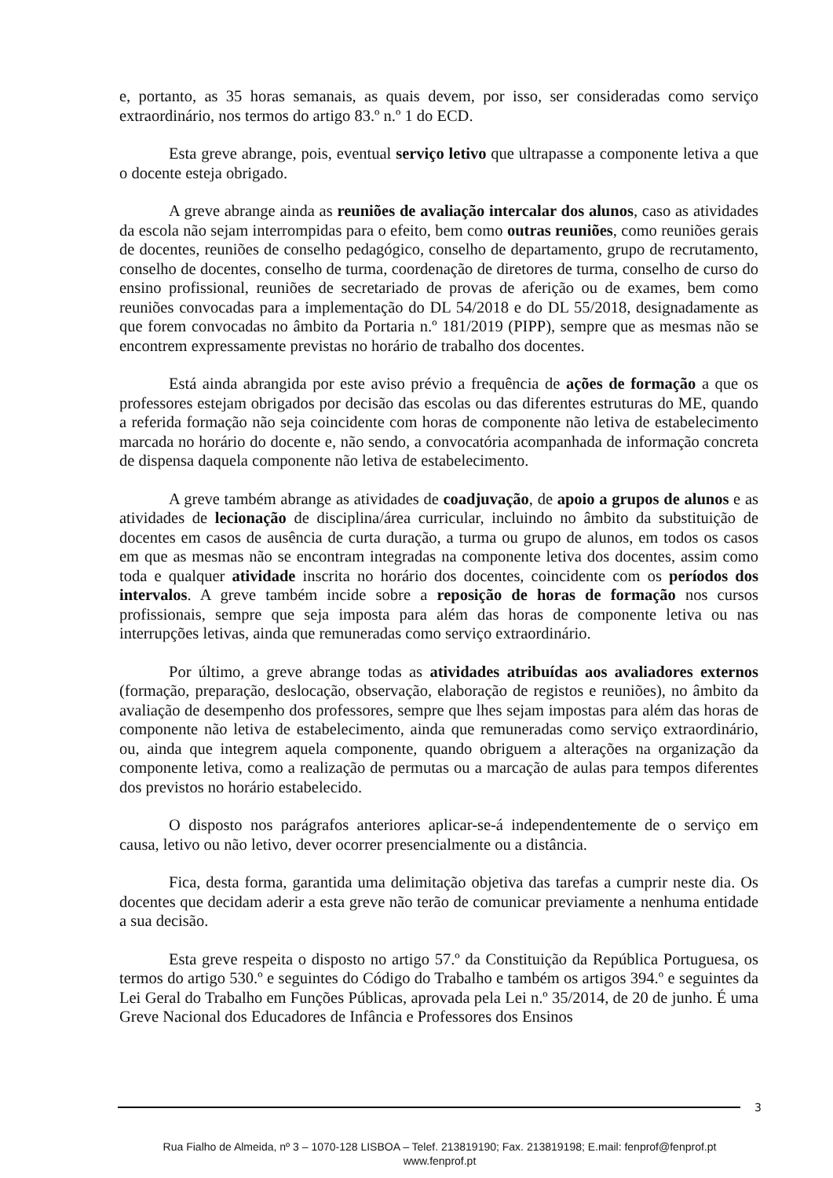e, portanto, as 35 horas semanais, as quais devem, por isso, ser consideradas como serviço extraordinário, nos termos do artigo 83.º n.º 1 do ECD.
Esta greve abrange, pois, eventual serviço letivo que ultrapasse a componente letiva a que o docente esteja obrigado.
A greve abrange ainda as reuniões de avaliação intercalar dos alunos, caso as atividades da escola não sejam interrompidas para o efeito, bem como outras reuniões, como reuniões gerais de docentes, reuniões de conselho pedagógico, conselho de departamento, grupo de recrutamento, conselho de docentes, conselho de turma, coordenação de diretores de turma, conselho de curso do ensino profissional, reuniões de secretariado de provas de aferição ou de exames, bem como reuniões convocadas para a implementação do DL 54/2018 e do DL 55/2018, designadamente as que forem convocadas no âmbito da Portaria n.º 181/2019 (PIPP), sempre que as mesmas não se encontrem expressamente previstas no horário de trabalho dos docentes.
Está ainda abrangida por este aviso prévio a frequência de ações de formação a que os professores estejam obrigados por decisão das escolas ou das diferentes estruturas do ME, quando a referida formação não seja coincidente com horas de componente não letiva de estabelecimento marcada no horário do docente e, não sendo, a convocatória acompanhada de informação concreta de dispensa daquela componente não letiva de estabelecimento.
A greve também abrange as atividades de coadjuvação, de apoio a grupos de alunos e as atividades de lecionação de disciplina/área curricular, incluindo no âmbito da substituição de docentes em casos de ausência de curta duração, a turma ou grupo de alunos, em todos os casos em que as mesmas não se encontram integradas na componente letiva dos docentes, assim como toda e qualquer atividade inscrita no horário dos docentes, coincidente com os períodos dos intervalos. A greve também incide sobre a reposição de horas de formação nos cursos profissionais, sempre que seja imposta para além das horas de componente letiva ou nas interrupções letivas, ainda que remuneradas como serviço extraordinário.
Por último, a greve abrange todas as atividades atribuídas aos avaliadores externos (formação, preparação, deslocação, observação, elaboração de registos e reuniões), no âmbito da avaliação de desempenho dos professores, sempre que lhes sejam impostas para além das horas de componente não letiva de estabelecimento, ainda que remuneradas como serviço extraordinário, ou, ainda que integrem aquela componente, quando obriguem a alterações na organização da componente letiva, como a realização de permutas ou a marcação de aulas para tempos diferentes dos previstos no horário estabelecido.
O disposto nos parágrafos anteriores aplicar-se-á independentemente de o serviço em causa, letivo ou não letivo, dever ocorrer presencialmente ou a distância.
Fica, desta forma, garantida uma delimitação objetiva das tarefas a cumprir neste dia. Os docentes que decidam aderir a esta greve não terão de comunicar previamente a nenhuma entidade a sua decisão.
Esta greve respeita o disposto no artigo 57.º da Constituição da República Portuguesa, os termos do artigo 530.º e seguintes do Código do Trabalho e também os artigos 394.º e seguintes da Lei Geral do Trabalho em Funções Públicas, aprovada pela Lei n.º 35/2014, de 20 de junho. É uma Greve Nacional dos Educadores de Infância e Professores dos Ensinos
3
Rua Fialho de Almeida, nº 3 – 1070-128 LISBOA – Telef. 213819190; Fax. 213819198; E.mail: fenprof@fenprof.pt
www.fenprof.pt